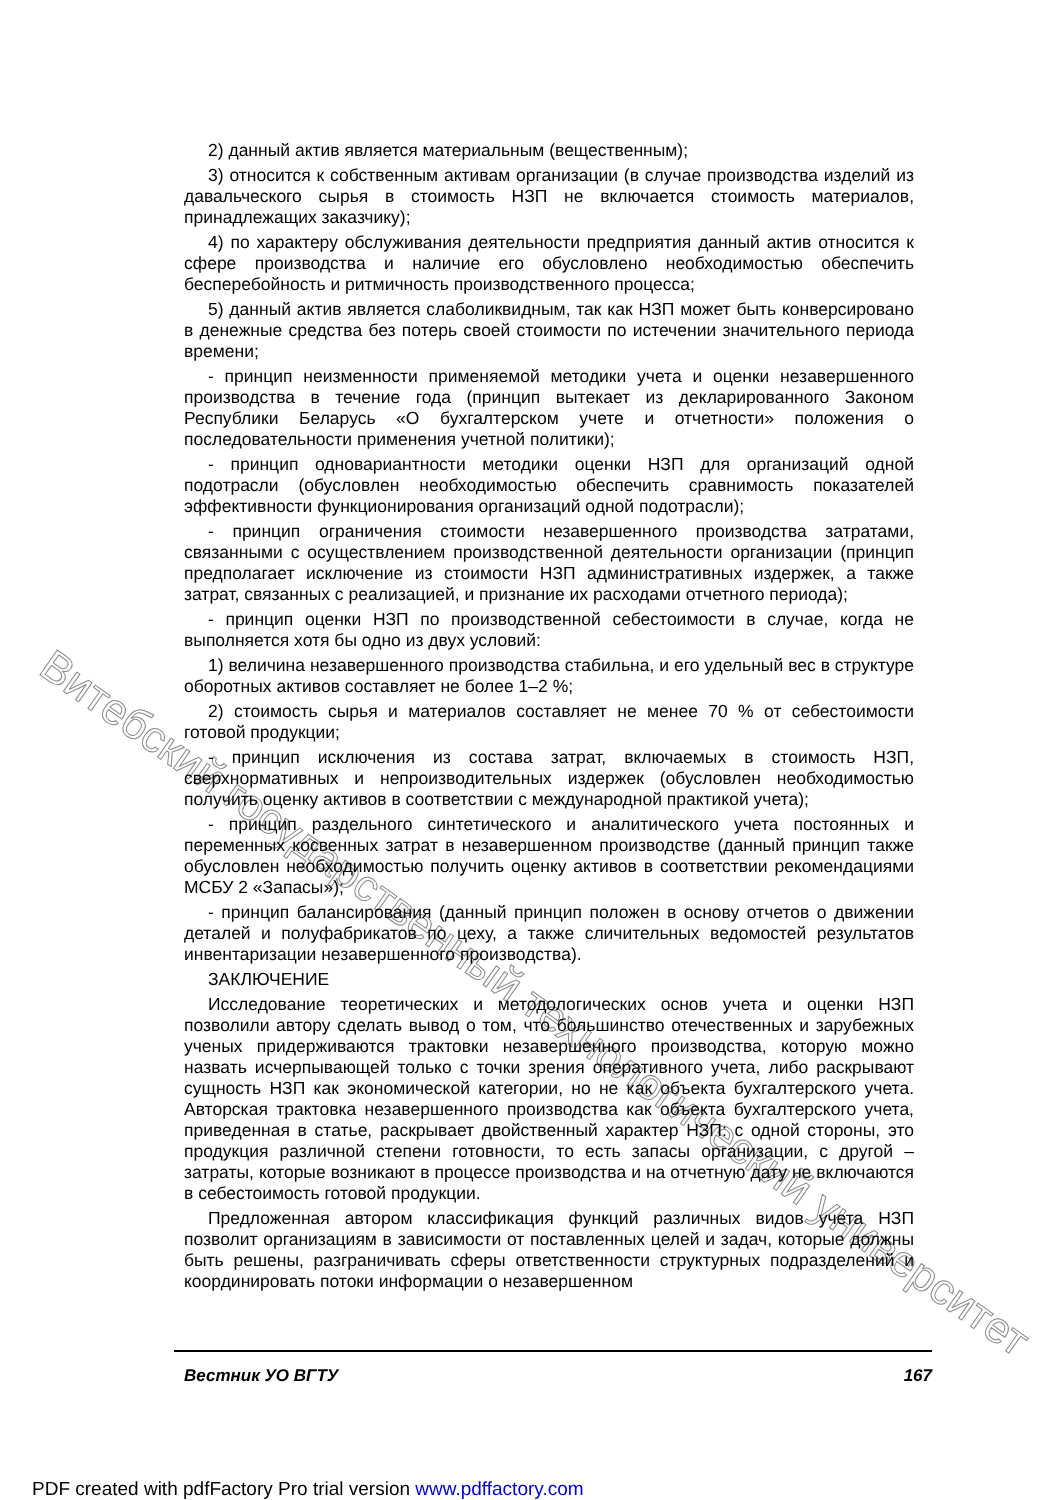Витебский государственный технологический университет
2) данный актив является материальным (вещественным);
3) относится к собственным активам организации (в случае производства изделий из давальческого сырья в стоимость НЗП не включается стоимость материалов, принадлежащих заказчику);
4) по характеру обслуживания деятельности предприятия данный актив относится к сфере производства и наличие его обусловлено необходимостью обеспечить бесперебойность и ритмичность производственного процесса;
5) данный актив является слаболиквидным, так как НЗП может быть конверсировано в денежные средства без потерь своей стоимости по истечении значительного периода времени;
- принцип неизменности применяемой методики учета и оценки незавершенного производства в течение года (принцип вытекает из декларированного Законом Республики Беларусь «О бухгалтерском учете и отчетности» положения о последовательности применения учетной политики);
- принцип одновариантности методики оценки НЗП для организаций одной подотрасли (обусловлен необходимостью обеспечить сравнимость показателей эффективности функционирования организаций одной подотрасли);
- принцип ограничения стоимости незавершенного производства затратами, связанными с осуществлением производственной деятельности организации (принцип предполагает исключение из стоимости НЗП административных издержек, а также затрат, связанных с реализацией, и признание их расходами отчетного периода);
- принцип оценки НЗП по производственной себестоимости в случае, когда не выполняется хотя бы одно из двух условий:
1) величина незавершенного производства стабильна, и его удельный вес в структуре оборотных активов составляет не более 1–2 %;
2) стоимость сырья и материалов составляет не менее 70 % от себестоимости готовой продукции;
- принцип исключения из состава затрат, включаемых в стоимость НЗП, сверхнормативных и непроизводительных издержек (обусловлен необходимостью получить оценку активов в соответствии с международной практикой учета);
- принцип раздельного синтетического и аналитического учета постоянных и переменных косвенных затрат в незавершенном производстве (данный принцип также обусловлен необходимостью получить оценку активов в соответствии рекомендациями МСБУ 2 «Запасы»);
- принцип балансирования (данный принцип положен в основу отчетов о движении деталей и полуфабрикатов по цеху, а также сличительных ведомостей результатов инвентаризации незавершенного производства).
ЗАКЛЮЧЕНИЕ
Исследование теоретических и методологических основ учета и оценки НЗП позволили автору сделать вывод о том, что большинство отечественных и зарубежных ученых придерживаются трактовки незавершенного производства, которую можно назвать исчерпывающей только с точки зрения оперативного учета, либо раскрывают сущность НЗП как экономической категории, но не как объекта бухгалтерского учета. Авторская трактовка незавершенного производства как объекта бухгалтерского учета, приведенная в статье, раскрывает двойственный характер НЗП: с одной стороны, это продукция различной степени готовности, то есть запасы организации, с другой – затраты, которые возникают в процессе производства и на отчетную дату не включаются в себестоимость готовой продукции.
Предложенная автором классификация функций различных видов учета НЗП позволит организациям в зависимости от поставленных целей и задач, которые должны быть решены, разграничивать сферы ответственности структурных подразделений и координировать потоки информации о незавершенном
Вестник УО ВГТУ 167
PDF created with pdfFactory Pro trial version www.pdffactory.com